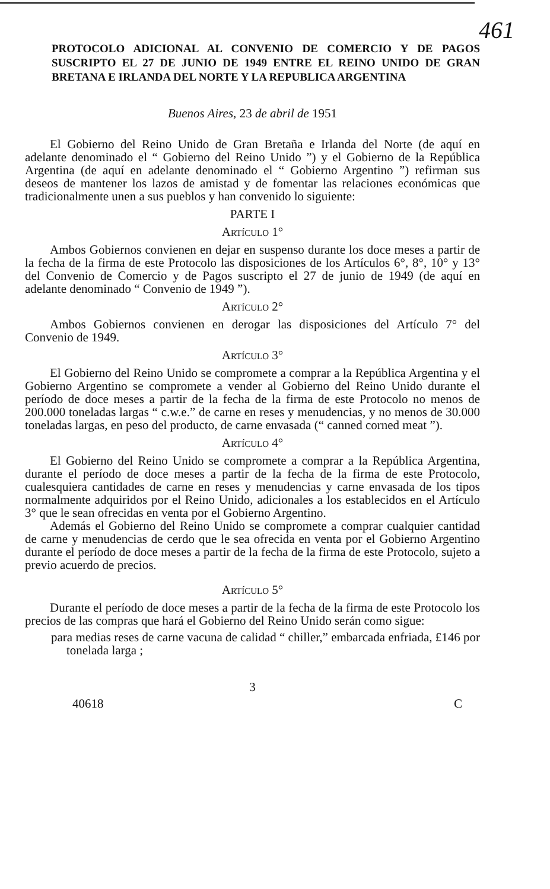461
PROTOCOLO ADICIONAL AL CONVENIO DE COMERCIO Y DE PAGOS SUSCRIPTO EL 27 DE JUNIO DE 1949 ENTRE EL REINO UNIDO DE GRAN BRETANA E IRLANDA DEL NORTE Y LA REPUBLICA ARGENTINA
Buenos Aires, 23 de abril de 1951
El Gobierno del Reino Unido de Gran Bretaña e Irlanda del Norte (de aquí en adelante denominado el “ Gobierno del Reino Unido ”) y el Gobierno de la República Argentina (de aquí en adelante denominado el “ Gobierno Argentino ”) refirman sus deseos de mantener los lazos de amistad y de fomentar las relaciones económicas que tradicionalmente unen a sus pueblos y han convenido lo siguiente:
PARTE I
ARTÍCULO 1°
Ambos Gobiernos convienen en dejar en suspenso durante los doce meses a partir de la fecha de la firma de este Protocolo las disposiciones de los Artículos 6°, 8°, 10° y 13° del Convenio de Comercio y de Pagos suscripto el 27 de junio de 1949 (de aquí en adelante denominado “ Convenio de 1949 ”).
ARTÍCULO 2°
Ambos Gobiernos convienen en derogar las disposiciones del Artículo 7° del Convenio de 1949.
ARTÍCULO 3°
El Gobierno del Reino Unido se compromete a comprar a la República Argentina y el Gobierno Argentino se compromete a vender al Gobierno del Reino Unido durante el período de doce meses a partir de la fecha de la firma de este Protocolo no menos de 200.000 toneladas largas “ c.w.e.” de carne en reses y menudencias, y no menos de 30.000 toneladas largas, en peso del producto, de carne envasada (“ canned corned meat ”).
ARTÍCULO 4°
El Gobierno del Reino Unido se compromete a comprar a la República Argentina, durante el período de doce meses a partir de la fecha de la firma de este Protocolo, cualesquiera cantidades de carne en reses y menudencias y carne envasada de los tipos normalmente adquiridos por el Reino Unido, adicionales a los establecidos en el Artículo 3° que le sean ofrecidas en venta por el Gobierno Argentino.
Además el Gobierno del Reino Unido se compromete a comprar cualquier cantidad de carne y menudencias de cerdo que le sea ofrecida en venta por el Gobierno Argentino durante el período de doce meses a partir de la fecha de la firma de este Protocolo, sujeto a previo acuerdo de precios.
ARTÍCULO 5°
Durante el período de doce meses a partir de la fecha de la firma de este Protocolo los precios de las compras que hará el Gobierno del Reino Unido serán como sigue:
para medias reses de carne vacuna de calidad “ chiller,” embarcada enfriada, £146 por tonelada larga ;
3
40618 C